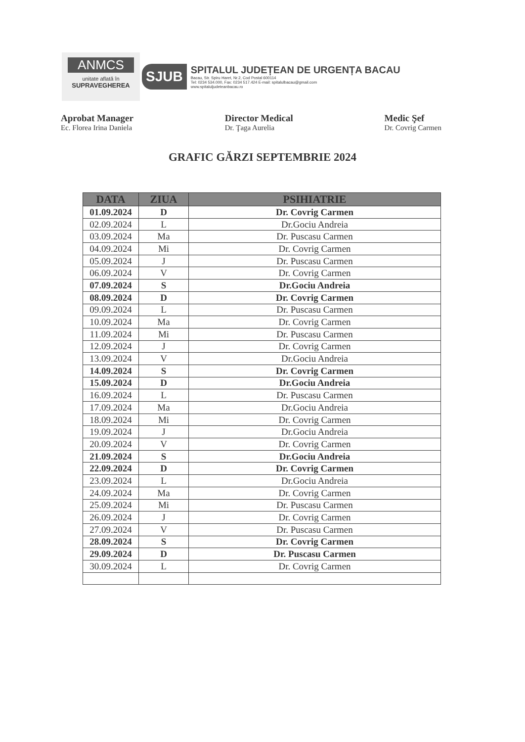ANMCS
unitate aflată în
SUPRAVEGHEREA
SJUB
SPITALUL JUDEȚEAN DE URGENȚA BACAU
Bacau, Str. Spiru Haret, Nr.2, Cod Postal 600114
Tel: 0234 534.000, Fax: 0234 517.424 E-mail: spitalulbacau@gmail.com
www.spitaluljudeteanbacau.ro
Aprobat Manager
Ec. Florea Irina Daniela
Director Medical
Dr. Ţaga Aurelia
Medic Şef
Dr. Covrig Carmen
GRAFIC GĂRZI SEPTEMBRIE 2024
| DATA | ZIUA | PSIHIATRIE |
| --- | --- | --- |
| 01.09.2024 | D | Dr. Covrig Carmen |
| 02.09.2024 | L | Dr.Gociu Andreia |
| 03.09.2024 | Ma | Dr. Puscasu Carmen |
| 04.09.2024 | Mi | Dr. Covrig Carmen |
| 05.09.2024 | J | Dr. Puscasu Carmen |
| 06.09.2024 | V | Dr. Covrig Carmen |
| 07.09.2024 | S | Dr.Gociu Andreia |
| 08.09.2024 | D | Dr. Covrig Carmen |
| 09.09.2024 | L | Dr. Puscasu Carmen |
| 10.09.2024 | Ma | Dr. Covrig Carmen |
| 11.09.2024 | Mi | Dr. Puscasu Carmen |
| 12.09.2024 | J | Dr. Covrig Carmen |
| 13.09.2024 | V | Dr.Gociu Andreia |
| 14.09.2024 | S | Dr. Covrig Carmen |
| 15.09.2024 | D | Dr.Gociu Andreia |
| 16.09.2024 | L | Dr. Puscasu Carmen |
| 17.09.2024 | Ma | Dr.Gociu Andreia |
| 18.09.2024 | Mi | Dr. Covrig Carmen |
| 19.09.2024 | J | Dr.Gociu Andreia |
| 20.09.2024 | V | Dr. Covrig Carmen |
| 21.09.2024 | S | Dr.Gociu Andreia |
| 22.09.2024 | D | Dr. Covrig Carmen |
| 23.09.2024 | L | Dr.Gociu Andreia |
| 24.09.2024 | Ma | Dr. Covrig Carmen |
| 25.09.2024 | Mi | Dr. Puscasu Carmen |
| 26.09.2024 | J | Dr. Covrig Carmen |
| 27.09.2024 | V | Dr. Puscasu Carmen |
| 28.09.2024 | S | Dr. Covrig Carmen |
| 29.09.2024 | D | Dr. Puscasu Carmen |
| 30.09.2024 | L | Dr. Covrig Carmen |